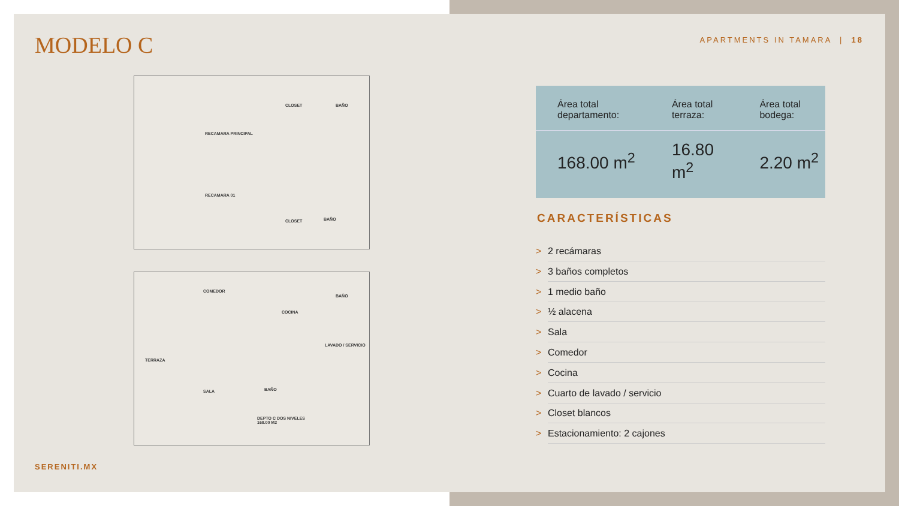MODELO C APARTMENTS IN TAMARA | 18
RECAMARA PRINCIPAL
CLOSET BAÑO
RECAMARA 01
CLOSET BAÑO
COMEDOR
COCINA
BAÑO
LAVADO / SERVICIO
TERRAZA
SALA BAÑO
DEPTO C DOS NIVELES
168.00 M2
| Área total departamento: | Área total terraza: | Área total bodega: |
| --- | --- | --- |
| 168.00 m<sup>2</sup> | 16.80 m<sup>2</sup> | 2.20 m<sup>2</sup> |
CARACTERÍSTICAS
> 2 recámaras
> 3 baños completos
> 1 medio baño
> ½ alacena
> Sala
> Comedor
> Cocina
> Cuarto de lavado / servicio
> Closet blancos
> Estacionamiento: 2 cajones
SERENITI.MX